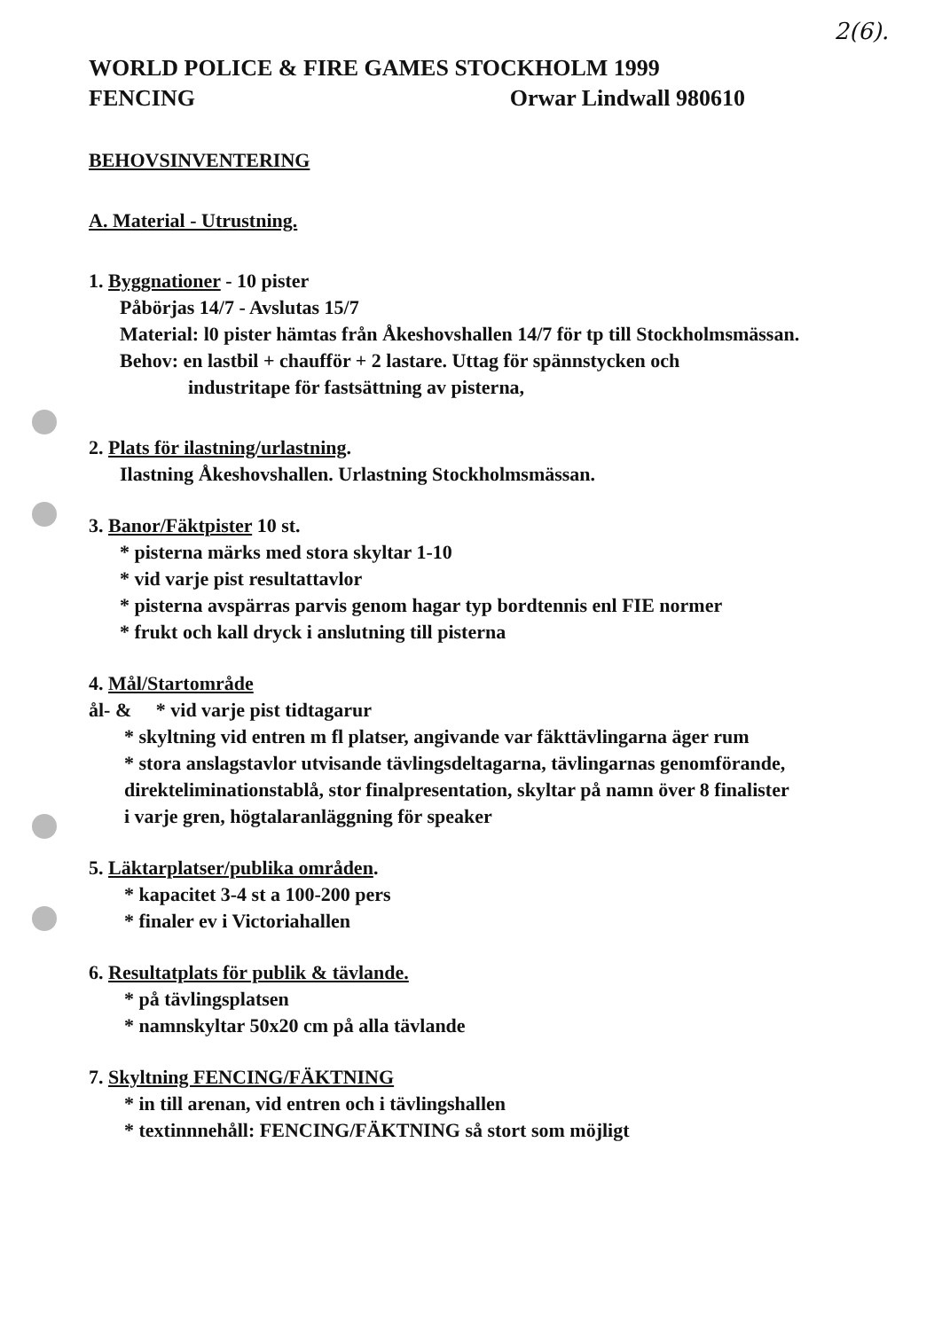2(6).
WORLD POLICE & FIRE GAMES STOCKHOLM 1999
FENCING Orwar Lindwall 980610
BEHOVSINVENTERING
A. Material - Utrustning.
1. Byggnationer - 10 pister
Påbörjas 14/7 - Avslutas 15/7
Material: l0 pister hämtas från Åkeshovshallen 14/7 för tp till Stockholmsmässan.
Behov: en lastbil + chaufför + 2 lastare. Uttag för spännstycken och
industritape för fastsättning av pisterna,
2. Plats för ilastning/urlastning.
Ilastning Åkeshovshallen. Urlastning Stockholmsmässan.
3. Banor/Fäktpister 10 st.
* pisterna märks med stora skyltar 1-10
* vid varje pist resultattavlor
* pisterna avspärras parvis genom hagar typ bordtennis enl FIE normer
* frukt och kall dryck i anslutning till pisterna
4. Mål/Startområde
ål- & * vid varje pist tidtagarur
* skyltning vid entren m fl platser, angivande var fäkttävlingarna äger rum
* stora anslagstavlor utvisande tävlingsdeltagarna, tävlingarnas genomförande, direkteliminationstablå, stor finalpresentation, skyltar på namn över 8 finalister i varje gren, högtalaranläggning för speaker
5. Läktarplatser/publika områden.
* kapacitet 3-4 st a 100-200 pers
* finaler ev i Victoriahallen
6. Resultatplats för publik & tävlande.
* på tävlingsplatsen
* namnskyltar 50x20 cm på alla tävlande
7. Skyltning FENCING/FÄKTNING
* in till arenan, vid entren och i tävlingshallen
* textinnnehåll: FENCING/FÄKTNING så stort som möjligt